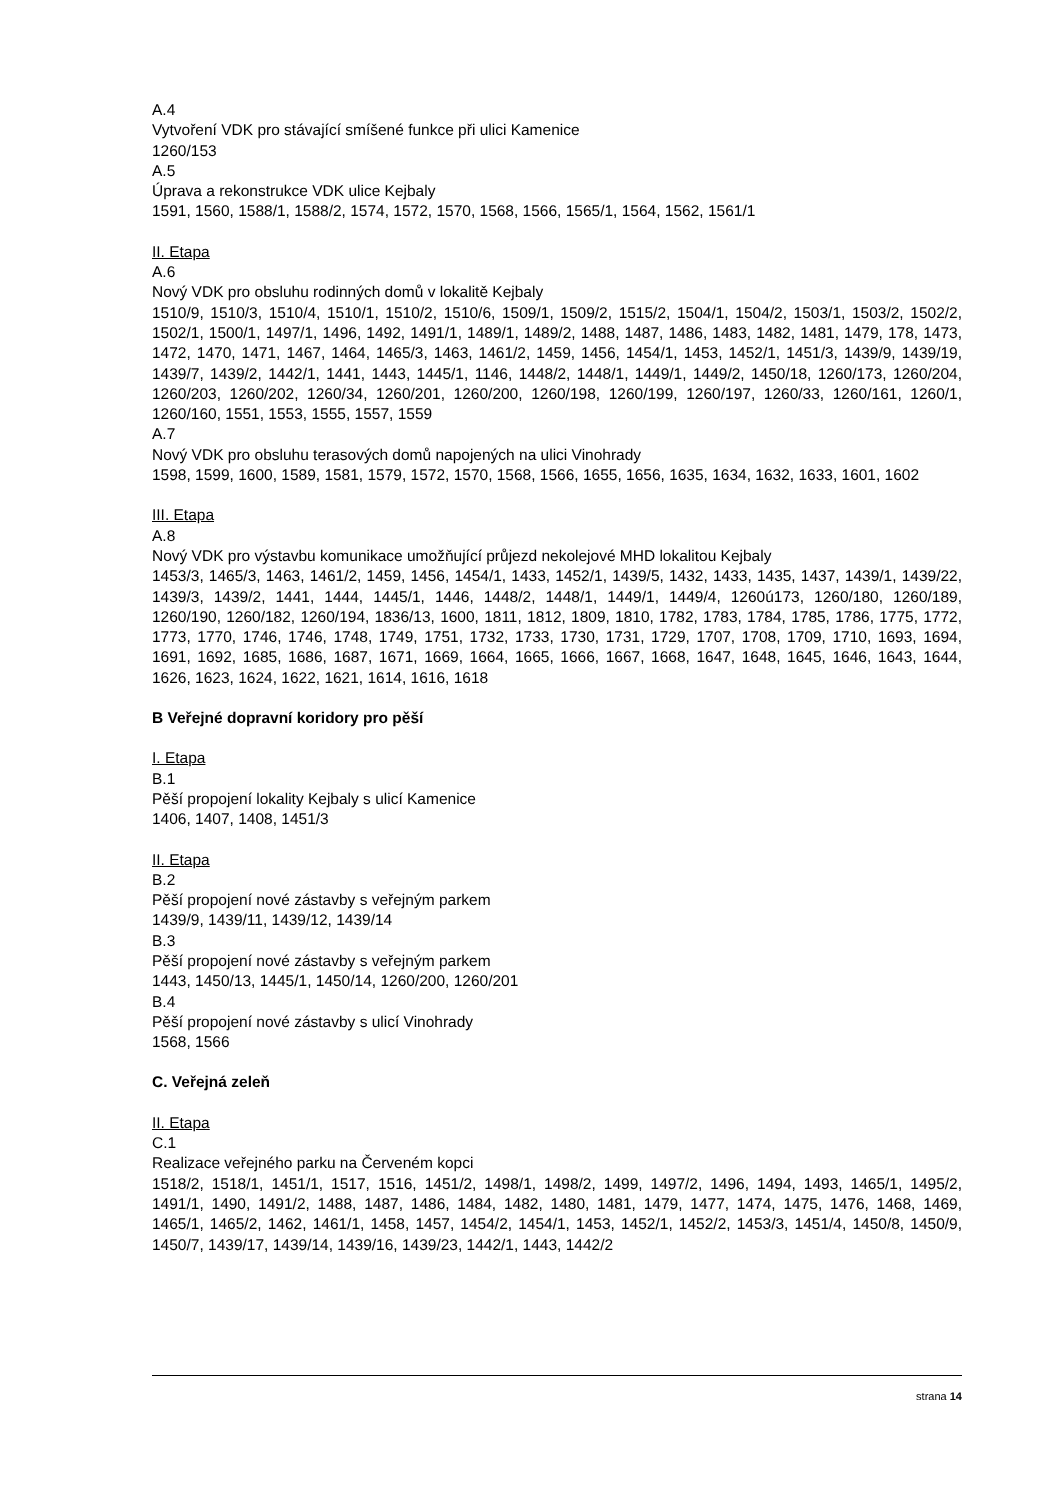A.4
Vytvoření VDK pro stávající smíšené funkce při ulici Kamenice
1260/153
A.5
Úprava a rekonstrukce VDK ulice Kejbaly
1591, 1560, 1588/1, 1588/2, 1574, 1572, 1570, 1568, 1566, 1565/1, 1564, 1562, 1561/1
II. Etapa
A.6
Nový VDK pro obsluhu rodinných domů v lokalitě Kejbaly
1510/9, 1510/3, 1510/4, 1510/1, 1510/2, 1510/6, 1509/1, 1509/2, 1515/2, 1504/1, 1504/2, 1503/1, 1503/2, 1502/2, 1502/1, 1500/1, 1497/1, 1496, 1492, 1491/1, 1489/1, 1489/2, 1488, 1487, 1486, 1483, 1482, 1481, 1479, 178, 1473, 1472, 1470, 1471, 1467, 1464, 1465/3, 1463, 1461/2, 1459, 1456, 1454/1, 1453, 1452/1, 1451/3, 1439/9, 1439/19, 1439/7, 1439/2, 1442/1, 1441, 1443, 1445/1, 1146, 1448/2, 1448/1, 1449/1, 1449/2, 1450/18, 1260/173, 1260/204, 1260/203, 1260/202, 1260/34, 1260/201, 1260/200, 1260/198, 1260/199, 1260/197, 1260/33, 1260/161, 1260/1, 1260/160, 1551, 1553, 1555, 1557, 1559
A.7
Nový VDK pro obsluhu terasových domů napojených na ulici Vinohrady
1598, 1599, 1600, 1589, 1581, 1579, 1572, 1570, 1568, 1566, 1655, 1656, 1635, 1634, 1632, 1633, 1601, 1602
III. Etapa
A.8
Nový VDK pro výstavbu komunikace umožňující průjezd nekolejové MHD lokalitou Kejbaly
1453/3, 1465/3, 1463, 1461/2, 1459, 1456, 1454/1, 1433, 1452/1, 1439/5, 1432, 1433, 1435, 1437, 1439/1, 1439/22, 1439/3, 1439/2, 1441, 1444, 1445/1, 1446, 1448/2, 1448/1, 1449/1, 1449/4, 1260ú173, 1260/180, 1260/189, 1260/190, 1260/182, 1260/194, 1836/13, 1600, 1811, 1812, 1809, 1810, 1782, 1783, 1784, 1785, 1786, 1775, 1772, 1773, 1770, 1746, 1746, 1748, 1749, 1751, 1732, 1733, 1730, 1731, 1729, 1707, 1708, 1709, 1710, 1693, 1694, 1691, 1692, 1685, 1686, 1687, 1671, 1669, 1664, 1665, 1666, 1667, 1668, 1647, 1648, 1645, 1646, 1643, 1644, 1626, 1623, 1624, 1622, 1621, 1614, 1616, 1618
B Veřejné dopravní koridory pro pěší
I. Etapa
B.1
Pěší propojení lokality Kejbaly s ulicí Kamenice
1406, 1407, 1408, 1451/3
II. Etapa
B.2
Pěší propojení nové zástavby s veřejným parkem
1439/9, 1439/11, 1439/12, 1439/14
B.3
Pěší propojení nové zástavby s veřejným parkem
1443, 1450/13, 1445/1, 1450/14, 1260/200, 1260/201
B.4
Pěší propojení nové zástavby s ulicí Vinohrady
1568, 1566
C. Veřejná zeleň
II. Etapa
C.1
Realizace veřejného parku na Červeném kopci
1518/2, 1518/1, 1451/1, 1517, 1516, 1451/2, 1498/1, 1498/2, 1499, 1497/2, 1496, 1494, 1493, 1465/1, 1495/2, 1491/1, 1490, 1491/2, 1488, 1487, 1486, 1484, 1482, 1480, 1481, 1479, 1477, 1474, 1475, 1476, 1468, 1469, 1465/1, 1465/2, 1462, 1461/1, 1458, 1457, 1454/2, 1454/1, 1453, 1452/1, 1452/2, 1453/3, 1451/4, 1450/8, 1450/9, 1450/7, 1439/17, 1439/14, 1439/16, 1439/23, 1442/1, 1443, 1442/2
strana 14